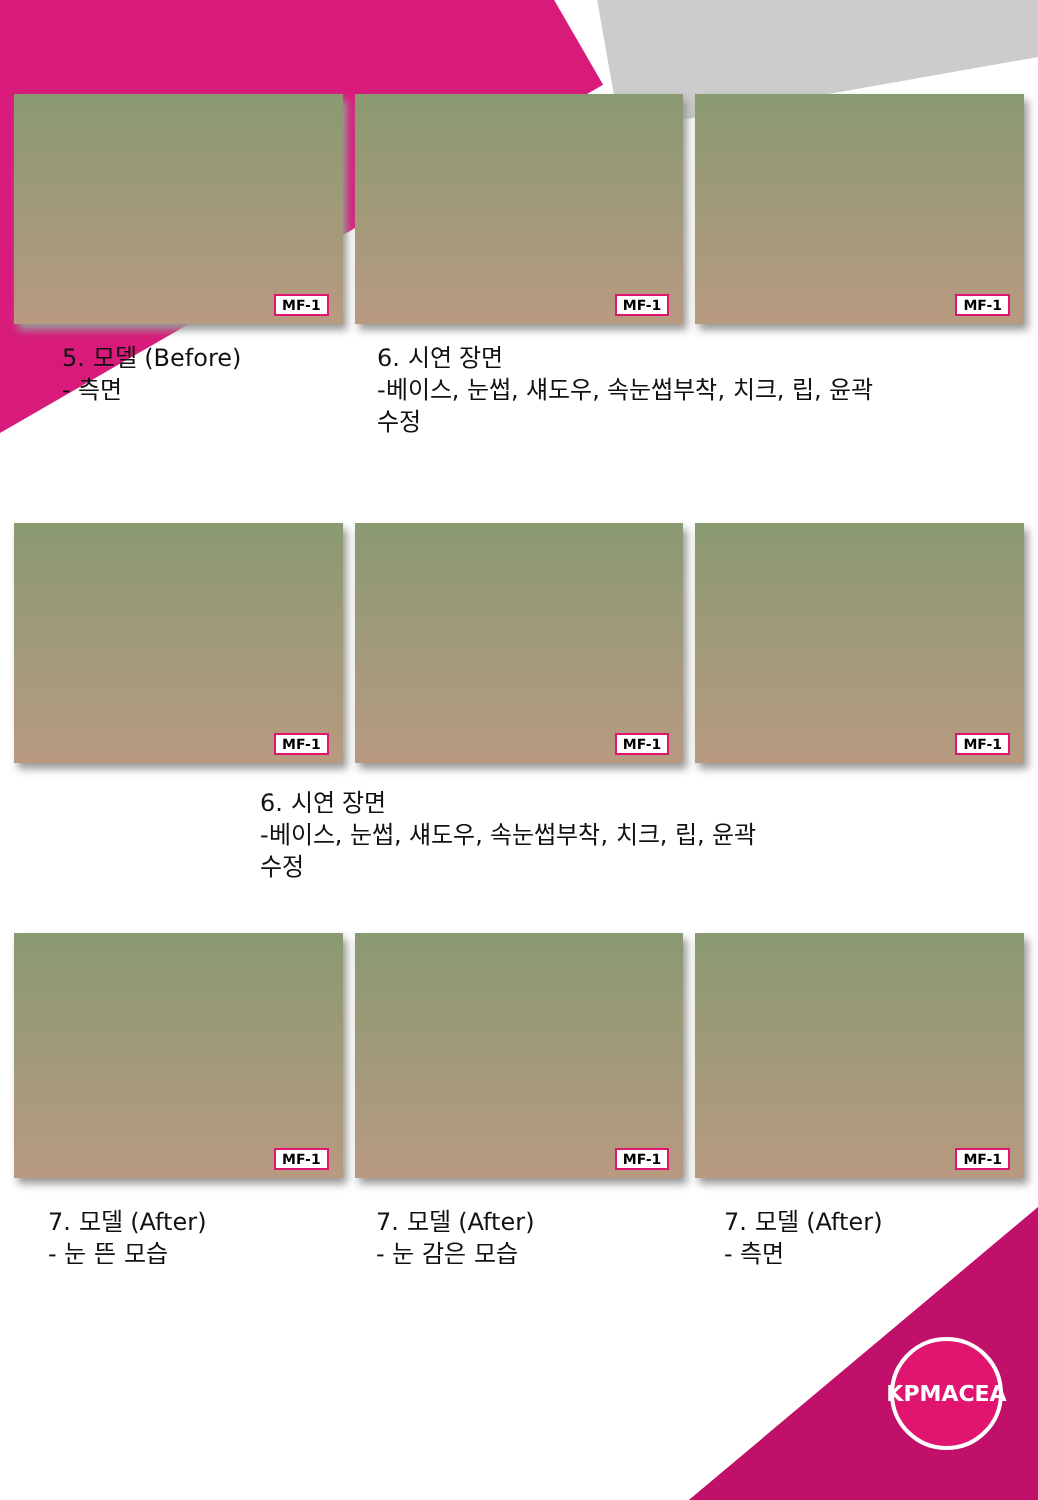MF-1
MF-1
MF-1
5. 모델 (Before)
- 측면
6. 시연 장면
-베이스, 눈썹, 섀도우, 속눈썹부착, 치크, 립, 윤곽
수정
MF-1
MF-1
MF-1
6. 시연 장면
-베이스, 눈썹, 섀도우, 속눈썹부착, 치크, 립, 윤곽
수정
MF-1
MF-1
MF-1
7. 모델 (After)
- 눈 뜬 모습
7. 모델 (After)
- 눈 감은 모습
7. 모델 (After)
- 측면
KPMACEA